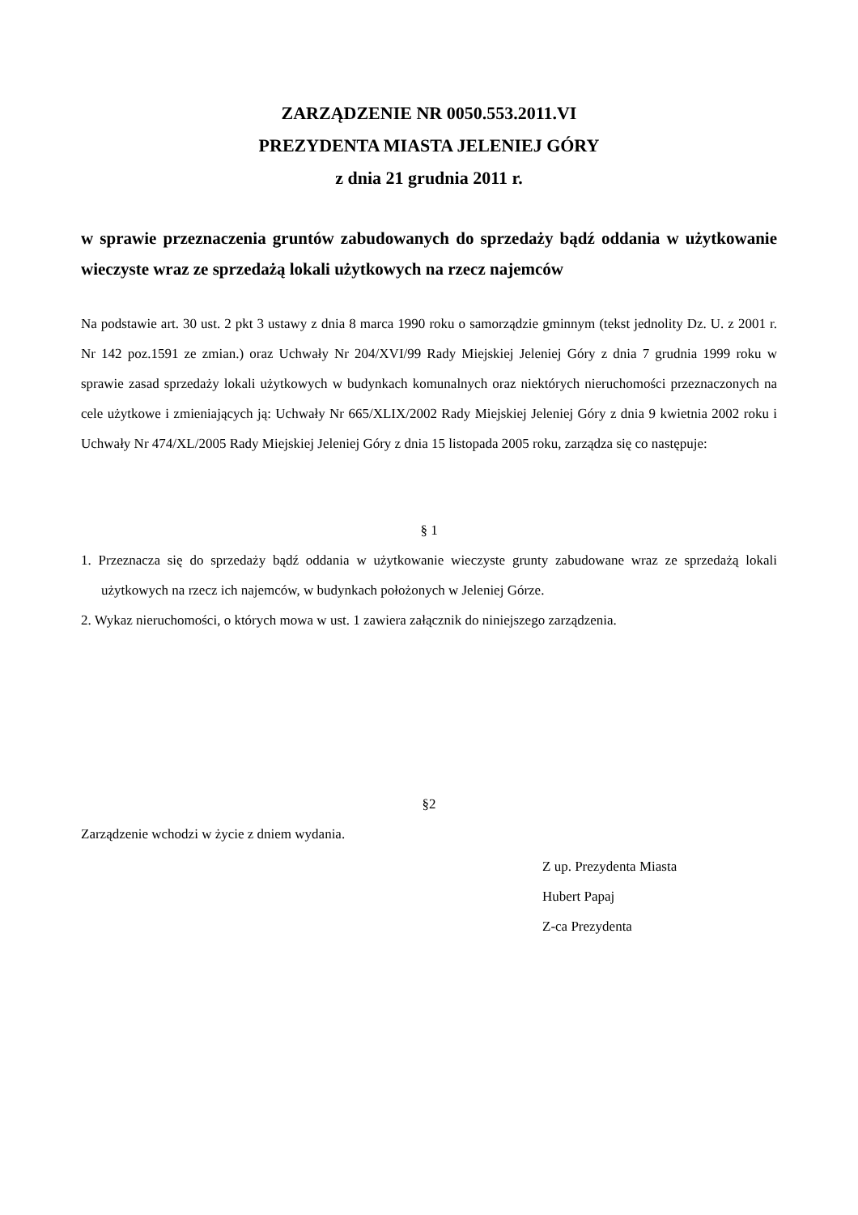ZARZĄDZENIE NR 0050.553.2011.VI
PREZYDENTA MIASTA JELENIEJ GÓRY
z dnia 21 grudnia 2011 r.
w sprawie przeznaczenia gruntów zabudowanych do sprzedaży bądź oddania w użytkowanie wieczyste wraz ze sprzedażą lokali użytkowych na rzecz najemców
Na podstawie art. 30 ust. 2 pkt 3 ustawy z dnia 8 marca 1990 roku o samorządzie gminnym (tekst jednolity Dz. U. z 2001 r. Nr 142 poz.1591 ze zmian.) oraz Uchwały Nr 204/XVI/99 Rady Miejskiej Jeleniej Góry z dnia 7 grudnia 1999 roku w sprawie zasad sprzedaży lokali użytkowych w budynkach komunalnych oraz niektórych nieruchomości przeznaczonych na cele użytkowe i zmieniających ją: Uchwały Nr 665/XLIX/2002 Rady Miejskiej Jeleniej Góry z dnia 9 kwietnia 2002 roku i Uchwały Nr 474/XL/2005 Rady Miejskiej Jeleniej Góry z dnia 15 listopada 2005 roku, zarządza się co następuje:
§ 1
1. Przeznacza się do sprzedaży bądź oddania w użytkowanie wieczyste grunty zabudowane wraz ze sprzedażą lokali użytkowych na rzecz ich najemców, w budynkach położonych w Jeleniej Górze.
2. Wykaz nieruchomości, o których mowa w ust. 1 zawiera załącznik do niniejszego zarządzenia.
§2
Zarządzenie wchodzi w życie z dniem wydania.
Z up. Prezydenta Miasta
Hubert Papaj
Z-ca Prezydenta